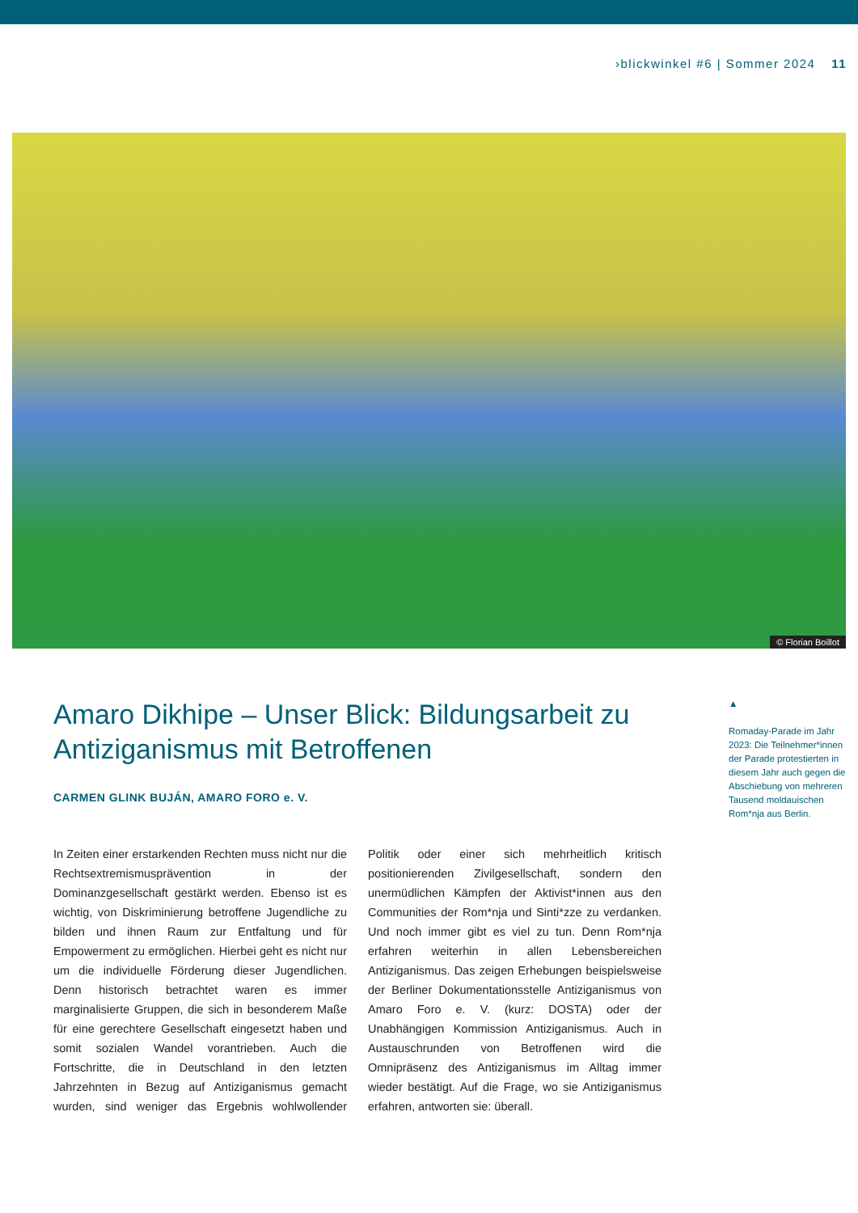›blickwinkel #6 | Sommer 2024 11
© Florian Boillot
Amaro Dikhipe – Unser Blick: Bildungsarbeit zu Antiziganismus mit Betroffenen
CARMEN GLINK BUJÁN, AMARO FORO e. V.
In Zeiten einer erstarkenden Rechten muss nicht nur die Rechtsextremismusprävention in der Dominanzgesellschaft gestärkt werden. Ebenso ist es wichtig, von Diskriminierung betroffene Jugendliche zu bilden und ihnen Raum zur Entfaltung und für Empowerment zu ermöglichen. Hierbei geht es nicht nur um die individuelle Förderung dieser Jugendlichen. Denn historisch betrachtet waren es immer marginalisierte Gruppen, die sich in besonderem Maße für eine gerechtere Gesellschaft eingesetzt haben und somit sozialen Wandel vorantrieben. Auch die Fortschritte, die in Deutschland in den letzten Jahrzehnten in Bezug auf Antiziganismus gemacht wurden, sind weniger das Ergebnis wohlwollender Politik oder einer sich mehrheitlich kritisch positionierenden Zivilgesellschaft, sondern den unermüdlichen Kämpfen der Aktivist*innen aus den Communities der Rom*nja und Sinti*zze zu verdanken. Und noch immer gibt es viel zu tun. Denn Rom*nja erfahren weiterhin in allen Lebensbereichen Antiziganismus. Das zeigen Erhebungen beispielsweise der Berliner Dokumentationsstelle Antiziganismus von Amaro Foro e. V. (kurz: DOSTA) oder der Unabhängigen Kommission Antiziganismus. Auch in Austauschrunden von Betroffenen wird die Omnipräsenz des Antiziganismus im Alltag immer wieder bestätigt. Auf die Frage, wo sie Antiziganismus erfahren, antworten sie: überall.
▲
Romaday-Parade im Jahr 2023: Die Teilnehmer*innen der Parade protestierten in diesem Jahr auch gegen die Abschiebung von mehreren Tausend moldauischen Rom*nja aus Berlin.